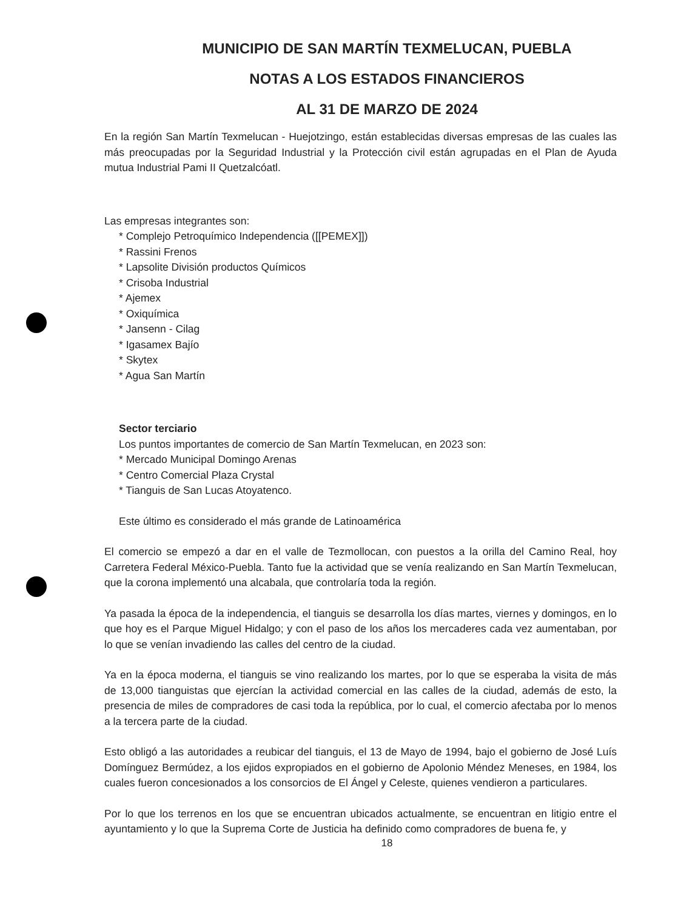MUNICIPIO DE SAN MARTÍN TEXMELUCAN, PUEBLA
NOTAS A LOS ESTADOS FINANCIEROS
AL 31 DE MARZO DE 2024
En la región San Martín Texmelucan - Huejotzingo, están establecidas diversas empresas de las cuales las más preocupadas por la Seguridad Industrial y la Protección civil están agrupadas en el Plan de Ayuda mutua Industrial Pami II Quetzalcóatl.
Las empresas integrantes son:
* Complejo Petroquímico Independencia ([[PEMEX]])
* Rassini Frenos
* Lapsolite División productos Químicos
* Crisoba Industrial
* Ajemex
* Oxiquímica
* Jansenn - Cilag
* Igasamex Bajío
* Skytex
* Agua San Martín
Sector terciario
Los puntos importantes de comercio de San Martín Texmelucan, en 2023 son:
* Mercado Municipal Domingo Arenas
* Centro Comercial Plaza Crystal
* Tianguis de San Lucas Atoyatenco.
Este último es considerado el más grande de Latinoamérica
El comercio se empezó a dar en el valle de Tezmollocan, con puestos a la orilla del Camino Real, hoy Carretera Federal México-Puebla. Tanto fue la actividad que se venía realizando en San Martín Texmelucan, que la corona implementó una alcabala, que controlaría toda la región.
Ya pasada la época de la independencia, el tianguis se desarrolla los días martes, viernes y domingos, en lo que hoy es el Parque Miguel Hidalgo; y con el paso de los años los mercaderes cada vez aumentaban, por lo que se venían invadiendo las calles del centro de la ciudad.
Ya en la época moderna, el tianguis se vino realizando los martes, por lo que se esperaba la visita de más de 13,000 tianguistas que ejercían la actividad comercial en las calles de la ciudad, además de esto, la presencia de miles de compradores de casi toda la república, por lo cual, el comercio afectaba por lo menos a la tercera parte de la ciudad.
Esto obligó a las autoridades a reubicar del tianguis, el 13 de Mayo de 1994, bajo el gobierno de José Luís Domínguez Bermúdez, a los ejidos expropiados en el gobierno de Apolonio Méndez Meneses, en 1984, los cuales fueron concesionados a los consorcios de El Ángel y Celeste, quienes vendieron a particulares.
Por lo que los terrenos en los que se encuentran ubicados actualmente, se encuentran en litigio entre el ayuntamiento y lo que la Suprema Corte de Justicia ha definido como compradores de buena fe, y
18